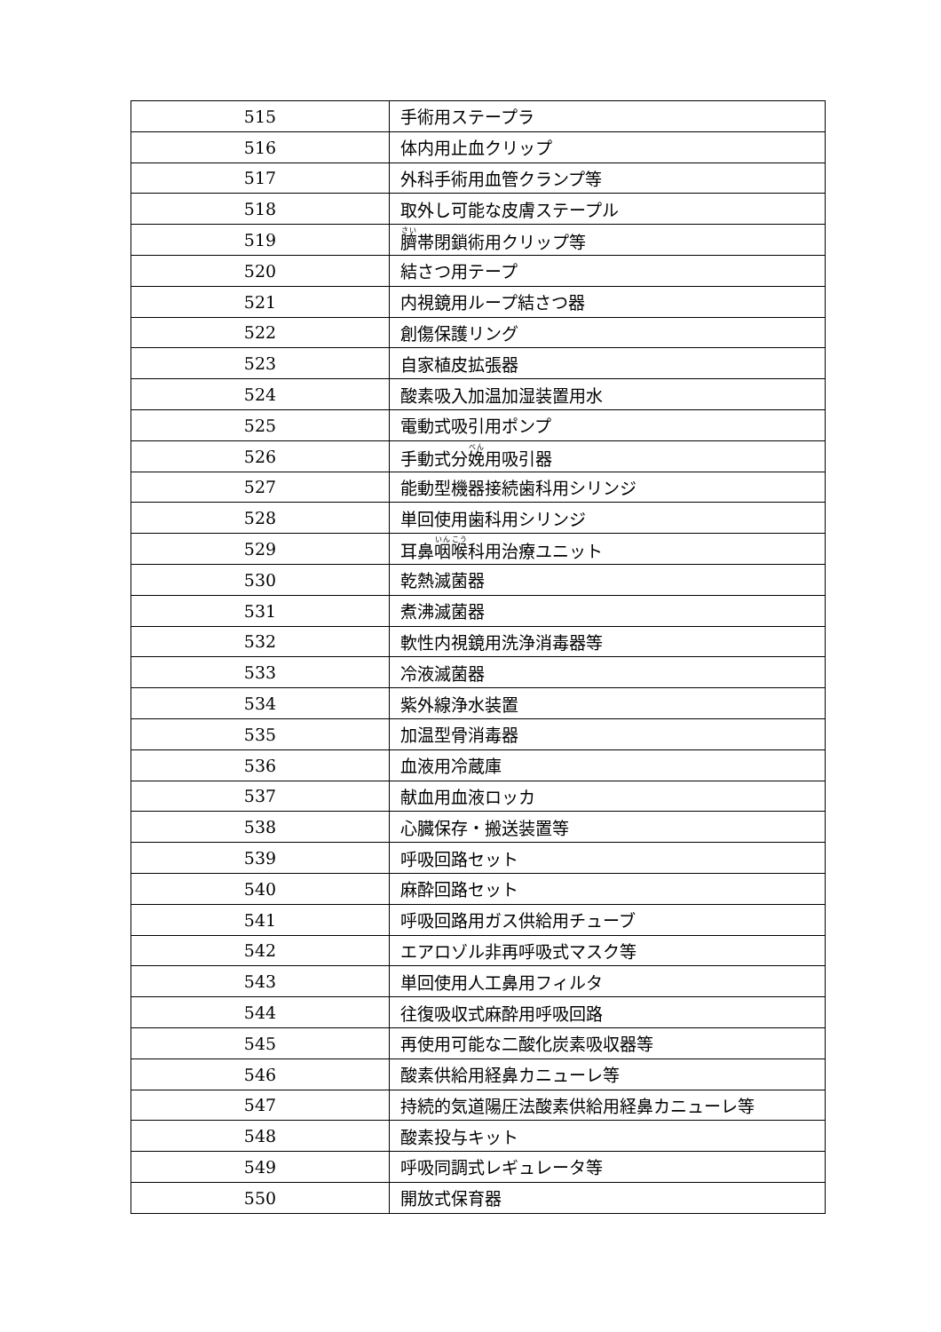| 515 | 手術用ステープラ |
| 516 | 体内用止血クリップ |
| 517 | 外科手術用血管クランプ等 |
| 518 | 取外し可能な皮膚ステープル |
| 519 | 臍 帯閉鎖術用クリップ等 |
| 520 | 結さつ用テープ |
| 521 | 内視鏡用ループ結さつ器 |
| 522 | 創傷保護リング |
| 523 | 自家植皮拡張器 |
| 524 | 酸素吸入加温加湿装置用水 |
| 525 | 電動式吸引用ポンプ |
| 526 | 手動式分 娩 用吸引器 |
| 527 | 能動型機器接続歯科用シリンジ |
| 528 | 単回使用歯科用シリンジ |
| 529 | 耳鼻 咽喉 科用治療ユニット |
| 530 | 乾熱滅菌器 |
| 531 | 煮沸滅菌器 |
| 532 | 軟性内視鏡用洗浄消毒器等 |
| 533 | 冷液滅菌器 |
| 534 | 紫外線浄水装置 |
| 535 | 加温型骨消毒器 |
| 536 | 血液用冷蔵庫 |
| 537 | 献血用血液ロッカ |
| 538 | 心臓保存・搬送装置等 |
| 539 | 呼吸回路セット |
| 540 | 麻酔回路セット |
| 541 | 呼吸回路用ガス供給用チューブ |
| 542 | エアロゾル非再呼吸式マスク等 |
| 543 | 単回使用人工鼻用フィルタ |
| 544 | 往復吸収式麻酔用呼吸回路 |
| 545 | 再使用可能な二酸化炭素吸収器等 |
| 546 | 酸素供給用経鼻カニューレ等 |
| 547 | 持続的気道陽圧法酸素供給用経鼻カニューレ等 |
| 548 | 酸素投与キット |
| 549 | 呼吸同調式レギュレータ等 |
| 550 | 開放式保育器 |